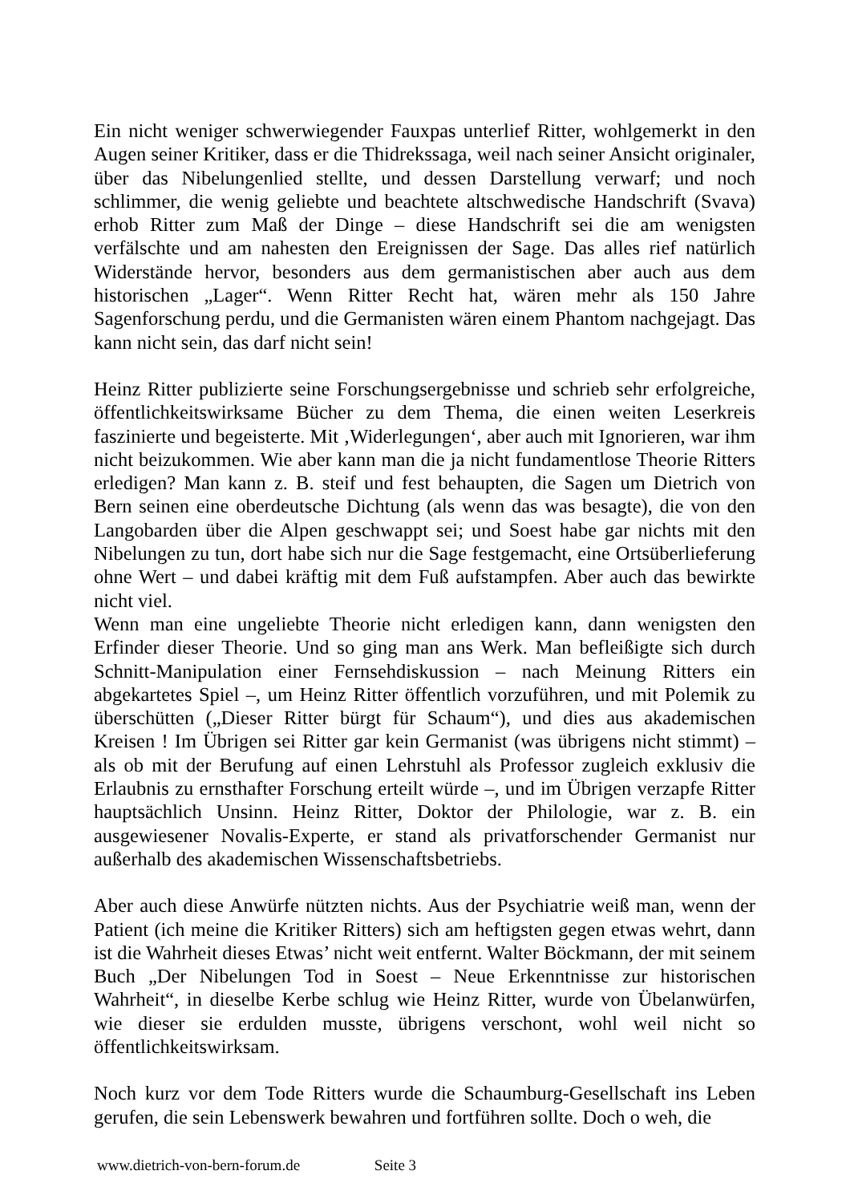Ein nicht weniger schwerwiegender Fauxpas unterlief Ritter, wohlgemerkt in den Augen seiner Kritiker, dass er die Thidrekssaga, weil nach seiner Ansicht originaler, über das Nibelungenlied stellte, und dessen Darstellung verwarf; und noch schlimmer, die wenig geliebte und beachtete altschwedische Handschrift (Svava) erhob Ritter zum Maß der Dinge – diese Handschrift sei die am wenigsten verfälschte und am nahesten den Ereignissen der Sage. Das alles rief natürlich Widerstände hervor, besonders aus dem germanistischen aber auch aus dem historischen „Lager“. Wenn Ritter Recht hat, wären mehr als 150 Jahre Sagenforschung perdu, und die Germanisten wären einem Phantom nachgejagt. Das kann nicht sein, das darf nicht sein!
Heinz Ritter publizierte seine Forschungsergebnisse und schrieb sehr erfolgreiche, öffentlichkeitswirksame Bücher zu dem Thema, die einen weiten Leserkreis faszinierte und begeisterte. Mit ‚Widerlegungen‘, aber auch mit Ignorieren, war ihm nicht beizukommen. Wie aber kann man die ja nicht fundamentlose Theorie Ritters erledigen? Man kann z. B. steif und fest behaupten, die Sagen um Dietrich von Bern seinen eine oberdeutsche Dichtung (als wenn das was besagte), die von den Langobarden über die Alpen geschwappt sei; und Soest habe gar nichts mit den Nibelungen zu tun, dort habe sich nur die Sage festgemacht, eine Ortsüberlieferung ohne Wert – und dabei kräftig mit dem Fuß aufstampfen. Aber auch das bewirkte nicht viel.
Wenn man eine ungeliebte Theorie nicht erledigen kann, dann wenigsten den Erfinder dieser Theorie. Und so ging man ans Werk. Man befleißigte sich durch Schnitt-Manipulation einer Fernsehdiskussion – nach Meinung Ritters ein abgekartetes Spiel –, um Heinz Ritter öffentlich vorzuführen, und mit Polemik zu überschütten („Dieser Ritter bürgt für Schaum“), und dies aus akademischen Kreisen ! Im Übrigen sei Ritter gar kein Germanist (was übrigens nicht stimmt) – als ob mit der Berufung auf einen Lehrstuhl als Professor zugleich exklusiv die Erlaubnis zu ernsthafter Forschung erteilt würde –, und im Übrigen verzapfe Ritter hauptsächlich Unsinn. Heinz Ritter, Doktor der Philologie, war z. B. ein ausgewiesener Novalis-Experte, er stand als privatforschender Germanist nur außerhalb des akademischen Wissenschaftsbetriebs.
Aber auch diese Anwürfe nützten nichts. Aus der Psychiatrie weiß man, wenn der Patient (ich meine die Kritiker Ritters) sich am heftigsten gegen etwas wehrt, dann ist die Wahrheit dieses Etwas’ nicht weit entfernt. Walter Böckmann, der mit seinem Buch „Der Nibelungen Tod in Soest – Neue Erkenntnisse zur historischen Wahrheit“, in dieselbe Kerbe schlug wie Heinz Ritter, wurde von Übelanwürfen, wie dieser sie erdulden musste, übrigens verschont, wohl weil nicht so öffentlichkeitswirksam.
Noch kurz vor dem Tode Ritters wurde die Schaumburg-Gesellschaft ins Leben gerufen, die sein Lebenswerk bewahren und fortführen sollte. Doch o weh, die
www.dietrich-von-bern-forum.de Seite 3